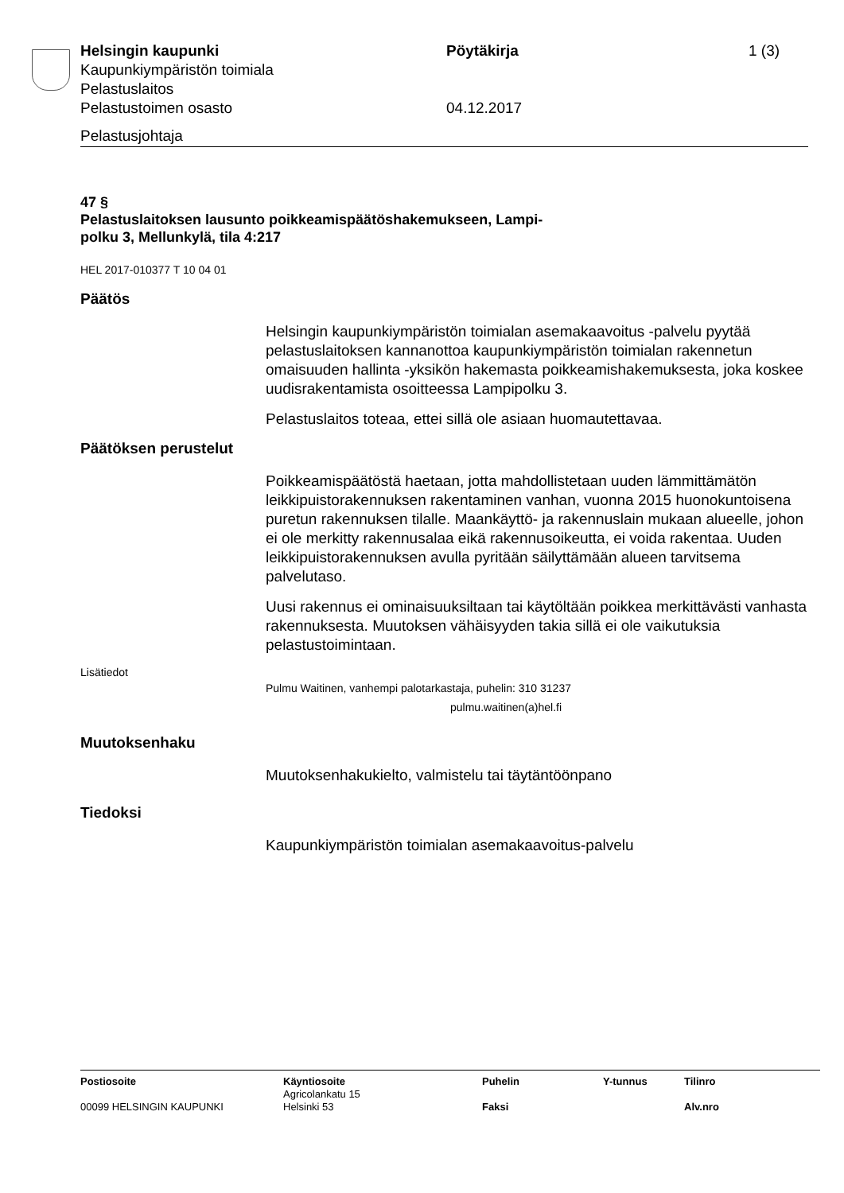Helsingin kaupunki
Kaupunkiympäristön toimiala
Pelastuslaitos
Pelastustoimen osasto
Pöytäkirja
04.12.2017
1 (3)
Pelastusjohtaja
47 §
Pelastuslaitoksen lausunto poikkeamispäätöshakemukseen, Lampi-
polku 3, Mellunkylä, tila 4:217
HEL 2017-010377 T 10 04 01
Päätös
Helsingin kaupunkiympäristön toimialan asemakaavoitus -palvelu pyytää pelastuslaitoksen kannanottoa kaupunkiympäristön toimialan rakennetun omaisuuden hallinta -yksikön hakemasta poikkeamishakemuksesta, joka koskee uudisrakentamista osoitteessa Lampipolku 3.
Pelastuslaitos toteaa, ettei sillä ole asiaan huomautettavaa.
Päätöksen perustelut
Poikkeamispäätöstä haetaan, jotta mahdollistetaan uuden lämmittämätön leikkipuistorakennuksen rakentaminen vanhan, vuonna 2015 huonokuntoisena puretun rakennuksen tilalle. Maankäyttö- ja rakennuslain mukaan alueelle, johon ei ole merkitty rakennusalaa eikä rakennusoikeutta, ei voida rakentaa. Uuden leikkipuistorakennuksen avulla pyritään säilyttämään alueen tarvitsema palvelutaso.
Uusi rakennus ei ominaisuuksiltaan tai käytöltään poikkea merkittävästi vanhasta rakennuksesta. Muutoksen vähäisyyden takia sillä ei ole vaikutuksia pelastustoimintaan.
Lisätiedot
Pulmu Waitinen, vanhempi palotarkastaja, puhelin: 310 31237
pulmu.waitinen(a)hel.fi
Muutoksenhaku
Muutoksenhakukielto, valmistelu tai täytäntöönpano
Tiedoksi
Kaupunkiympäristön toimialan asemakaavoitus-palvelu
| Postiosoite | Käyntiosoite | Puhelin | Y-tunnus | Tilinro |
| --- | --- | --- | --- | --- |
| 00099 HELSINGIN KAUPUNKI | Agricolankatu 15 Helsinki 53 | Faksi | | Alv.nro |